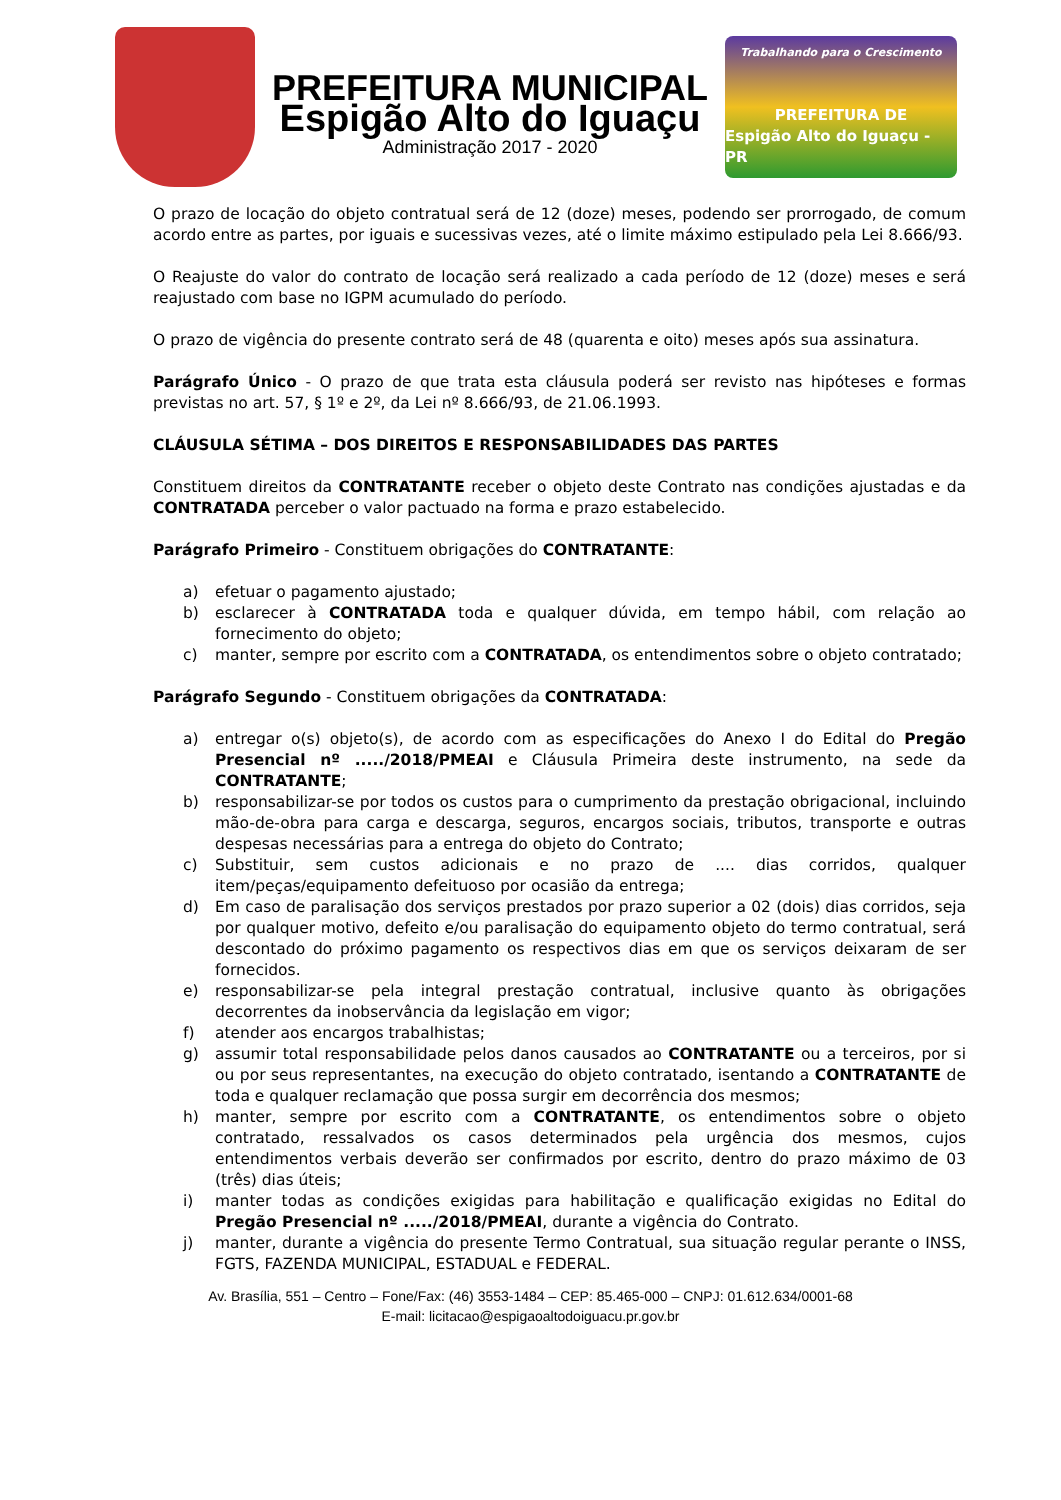PREFEITURA MUNICIPAL
Espigão Alto do Iguaçu
Administração 2017 - 2020
Trabalhando para o Crescimento
PREFEITURA DE
Espigão Alto do Iguaçu - PR
O prazo de locação do objeto contratual será de 12 (doze) meses, podendo ser prorrogado, de comum acordo entre as partes, por iguais e sucessivas vezes, até o limite máximo estipulado pela Lei 8.666/93.
O Reajuste do valor do contrato de locação será realizado a cada período de 12 (doze) meses e será reajustado com base no IGPM acumulado do período.
O prazo de vigência do presente contrato será de 48 (quarenta e oito) meses após sua assinatura.
Parágrafo Único - O prazo de que trata esta cláusula poderá ser revisto nas hipóteses e formas previstas no art. 57, § 1º e 2º, da Lei nº 8.666/93, de 21.06.1993.
CLÁUSULA SÉTIMA – DOS DIREITOS E RESPONSABILIDADES DAS PARTES
Constituem direitos da CONTRATANTE receber o objeto deste Contrato nas condições ajustadas e da CONTRATADA perceber o valor pactuado na forma e prazo estabelecido.
Parágrafo Primeiro - Constituem obrigações do CONTRATANTE:
a) efetuar o pagamento ajustado;
b) esclarecer à CONTRATADA toda e qualquer dúvida, em tempo hábil, com relação ao fornecimento do objeto;
c) manter, sempre por escrito com a CONTRATADA, os entendimentos sobre o objeto contratado;
Parágrafo Segundo - Constituem obrigações da CONTRATADA:
a) entregar o(s) objeto(s), de acordo com as especificações do Anexo I do Edital do Pregão Presencial nº ...../2018/PMEAI e Cláusula Primeira deste instrumento, na sede da CONTRATANTE;
b) responsabilizar-se por todos os custos para o cumprimento da prestação obrigacional, incluindo mão-de-obra para carga e descarga, seguros, encargos sociais, tributos, transporte e outras despesas necessárias para a entrega do objeto do Contrato;
c) Substituir, sem custos adicionais e no prazo de .... dias corridos, qualquer item/peças/equipamento defeituoso por ocasião da entrega;
d) Em caso de paralisação dos serviços prestados por prazo superior a 02 (dois) dias corridos, seja por qualquer motivo, defeito e/ou paralisação do equipamento objeto do termo contratual, será descontado do próximo pagamento os respectivos dias em que os serviços deixaram de ser fornecidos.
e) responsabilizar-se pela integral prestação contratual, inclusive quanto às obrigações decorrentes da inobservância da legislação em vigor;
f) atender aos encargos trabalhistas;
g) assumir total responsabilidade pelos danos causados ao CONTRATANTE ou a terceiros, por si ou por seus representantes, na execução do objeto contratado, isentando a CONTRATANTE de toda e qualquer reclamação que possa surgir em decorrência dos mesmos;
h) manter, sempre por escrito com a CONTRATANTE, os entendimentos sobre o objeto contratado, ressalvados os casos determinados pela urgência dos mesmos, cujos entendimentos verbais deverão ser confirmados por escrito, dentro do prazo máximo de 03 (três) dias úteis;
i) manter todas as condições exigidas para habilitação e qualificação exigidas no Edital do Pregão Presencial nº ...../2018/PMEAI, durante a vigência do Contrato.
j) manter, durante a vigência do presente Termo Contratual, sua situação regular perante o INSS, FGTS, FAZENDA MUNICIPAL, ESTADUAL e FEDERAL.
Av. Brasília, 551 – Centro – Fone/Fax: (46) 3553-1484 – CEP: 85.465-000 – CNPJ: 01.612.634/0001-68
E-mail: licitacao@espigaoaltodoiguacu.pr.gov.br